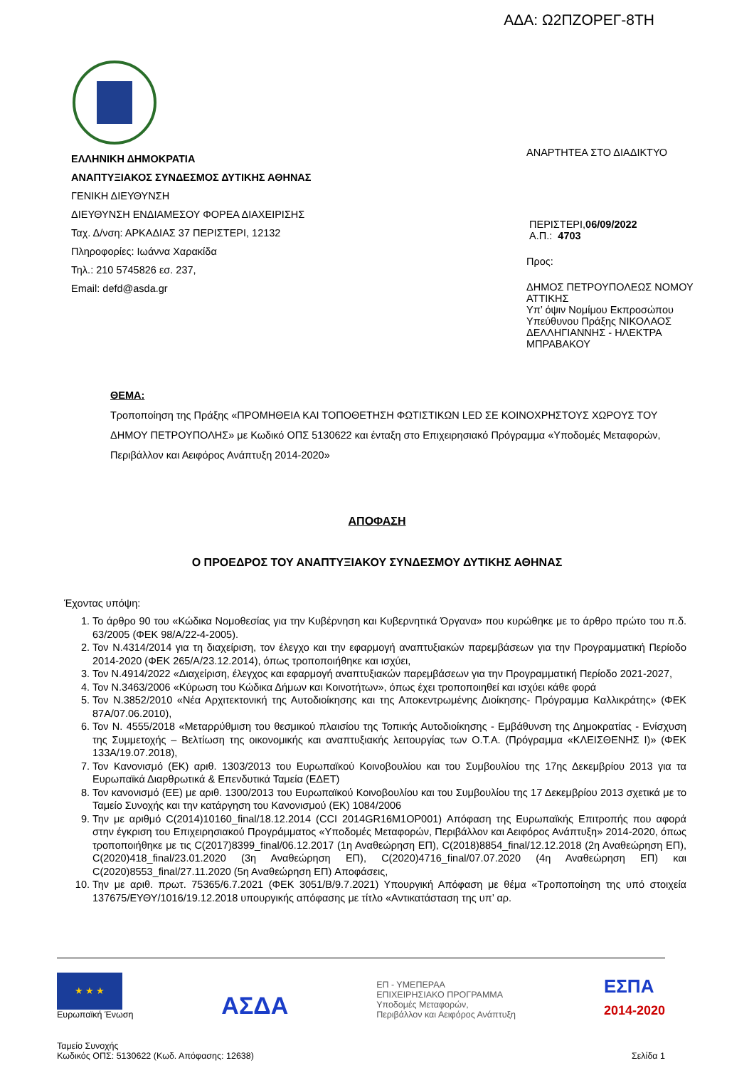ΑΔΑ: Ω2ΠΖΟΡΕΓ-8ΤΗ
ΕΛΛΗΝΙΚΗ ΔΗΜΟΚΡΑΤΙΑ
ΑΝΑΠΤΥΞΙΑΚΟΣ ΣΥΝΔΕΣΜΟΣ ΔΥΤΙΚΗΣ ΑΘΗΝΑΣ
ΓΕΝΙΚΗ ΔΙΕΥΘΥΝΣΗ
ΔΙΕΥΘΥΝΣΗ ΕΝΔΙΑΜΕΣΟΥ ΦΟΡΕΑ ΔΙΑΧΕΙΡΙΣΗΣ
Ταχ. Δ/νση: ΑΡΚΑΔΙΑΣ 37 ΠΕΡΙΣΤΕΡΙ, 12132
Πληροφορίες: Ιωάννα Χαρακίδα
Τηλ.: 210 5745826 εσ. 237,
Email: defd@asda.gr
ΑΝΑΡΤΗΤΕΑ ΣΤΟ ΔΙΑΔΙΚΤΥΟ
ΠΕΡΙΣΤΕΡΙ,06/09/2022
Α.Π.: 4703
Προς:
ΔΗΜΟΣ ΠΕΤΡΟΥΠΟΛΕΩΣ ΝΟΜΟΥ
ΑΤΤΙΚΗΣ
Υπ’ όψιν Νομίμου Εκπροσώπου
Υπεύθυνου Πράξης ΝΙΚΟΛΑΟΣ
ΔΕΛΛΗΓΙΑΝΝΗΣ - ΗΛΕΚΤΡΑ
ΜΠΡΑΒΑΚΟΥ
ΘΕΜΑ:
Τροποποίηση της Πράξης «ΠΡΟΜΗΘΕΙΑ ΚΑΙ ΤΟΠΟΘΕΤΗΣΗ ΦΩΤΙΣΤΙΚΩΝ LED ΣΕ ΚΟΙΝΟΧΡΗΣΤΟΥΣ ΧΩΡΟΥΣ ΤΟΥ ΔΗΜΟΥ ΠΕΤΡΟΥΠΟΛΗΣ» με Κωδικό ΟΠΣ 5130622 και ένταξη στο Επιχειρησιακό Πρόγραμμα «Υποδομές Μεταφορών, Περιβάλλον και Αειφόρος Ανάπτυξη 2014-2020»
ΑΠΟΦΑΣΗ
Ο ΠΡΟΕΔΡΟΣ ΤΟΥ ΑΝΑΠΤΥΞΙΑΚΟΥ ΣΥΝΔΕΣΜΟΥ ΔΥΤΙΚΗΣ ΑΘΗΝΑΣ
Έχοντας υπόψη:
1. Το άρθρο 90 του «Κώδικα Νομοθεσίας για την Κυβέρνηση και Κυβερνητικά Όργανα» που κυρώθηκε με το άρθρο πρώτο του π.δ. 63/2005 (ΦΕΚ 98/Α/22-4-2005).
2. Τον Ν.4314/2014 για τη διαχείριση, τον έλεγχο και την εφαρμογή αναπτυξιακών παρεμβάσεων για την Προγραμματική Περίοδο 2014-2020 (ΦΕΚ 265/Α/23.12.2014), όπως τροποποιήθηκε και ισχύει,
3. Τον Ν.4914/2022 «Διαχείριση, έλεγχος και εφαρμογή αναπτυξιακών παρεμβάσεων για την Προγραμματική Περίοδο 2021-2027,
4. Τον Ν.3463/2006 «Κύρωση του Κώδικα Δήμων και Κοινοτήτων», όπως έχει τροποποιηθεί και ισχύει κάθε φορά
5. Τον Ν.3852/2010 «Νέα Αρχιτεκτονική της Αυτοδιοίκησης και της Αποκεντρωμένης Διοίκησης- Πρόγραμμα Καλλικράτης» (ΦΕΚ 87Α/07.06.2010),
6. Τον Ν. 4555/2018 «Μεταρρύθμιση του θεσμικού πλαισίου της Τοπικής Αυτοδιοίκησης - Εμβάθυνση της Δημοκρατίας - Ενίσχυση της Συμμετοχής – Βελτίωση της οικονομικής και αναπτυξιακής λειτουργίας των Ο.Τ.Α. (Πρόγραμμα «ΚΛΕΙΣΘΕΝΗΣ Ι)» (ΦΕΚ 133Α/19.07.2018),
7. Τον Κανονισμό (ΕΚ) αριθ. 1303/2013 του Ευρωπαϊκού Κοινοβουλίου και του Συμβουλίου της 17ης Δεκεμβρίου 2013 για τα Ευρωπαϊκά Διαρθρωτικά & Επενδυτικά Ταμεία (ΕΔΕΤ)
8. Τον κανονισμό (ΕΕ) με αριθ. 1300/2013 του Ευρωπαϊκού Κοινοβουλίου και του Συμβουλίου της 17 Δεκεμβρίου 2013 σχετικά με το Ταμείο Συνοχής και την κατάργηση του Κανονισμού (ΕΚ) 1084/2006
9. Την με αριθμό C(2014)10160_final/18.12.2014 (CCI 2014GR16M1OP001) Απόφαση της Ευρωπαϊκής Επιτροπής που αφορά στην έγκριση του Επιχειρησιακού Προγράμματος «Υποδομές Μεταφορών, Περιβάλλον και Αειφόρος Ανάπτυξη» 2014-2020, όπως τροποποιήθηκε με τις C(2017)8399_final/06.12.2017 (1η Αναθεώρηση ΕΠ), C(2018)8854_final/12.12.2018 (2η Αναθεώρηση ΕΠ), C(2020)418_final/23.01.2020 (3η Αναθεώρηση ΕΠ), C(2020)4716_final/07.07.2020 (4η Αναθεώρηση ΕΠ) και C(2020)8553_final/27.11.2020 (5η Αναθεώρηση ΕΠ) Αποφάσεις,
10. Την με αριθ. πρωτ. 75365/6.7.2021 (ΦΕΚ 3051/Β/9.7.2021) Υπουργική Απόφαση με θέμα «Τροποποίηση της υπό στοιχεία 137675/ΕΥΘΥ/1016/19.12.2018 υπουργικής απόφασης με τίτλο «Αντικατάσταση της υπ’ αρ.
★ ★ ★
Ευρωπαϊκή Ένωση
ΑΣΔΑ
ΕΠ - ΥΜΕΠΕΡΑΑ
ΕΠΙΧΕΙΡΗΣΙΑΚΟ ΠΡΟΓΡΑΜΜΑ
Υποδομές Μεταφορών,
Περιβάλλον και Αειφόρος Ανάπτυξη
ΕΣΠΑ
2014-2020
Ταμείο Συνοχής
Κωδικός ΟΠΣ: 5130622 (Κωδ. Απόφασης: 12638)
Σελίδα 1